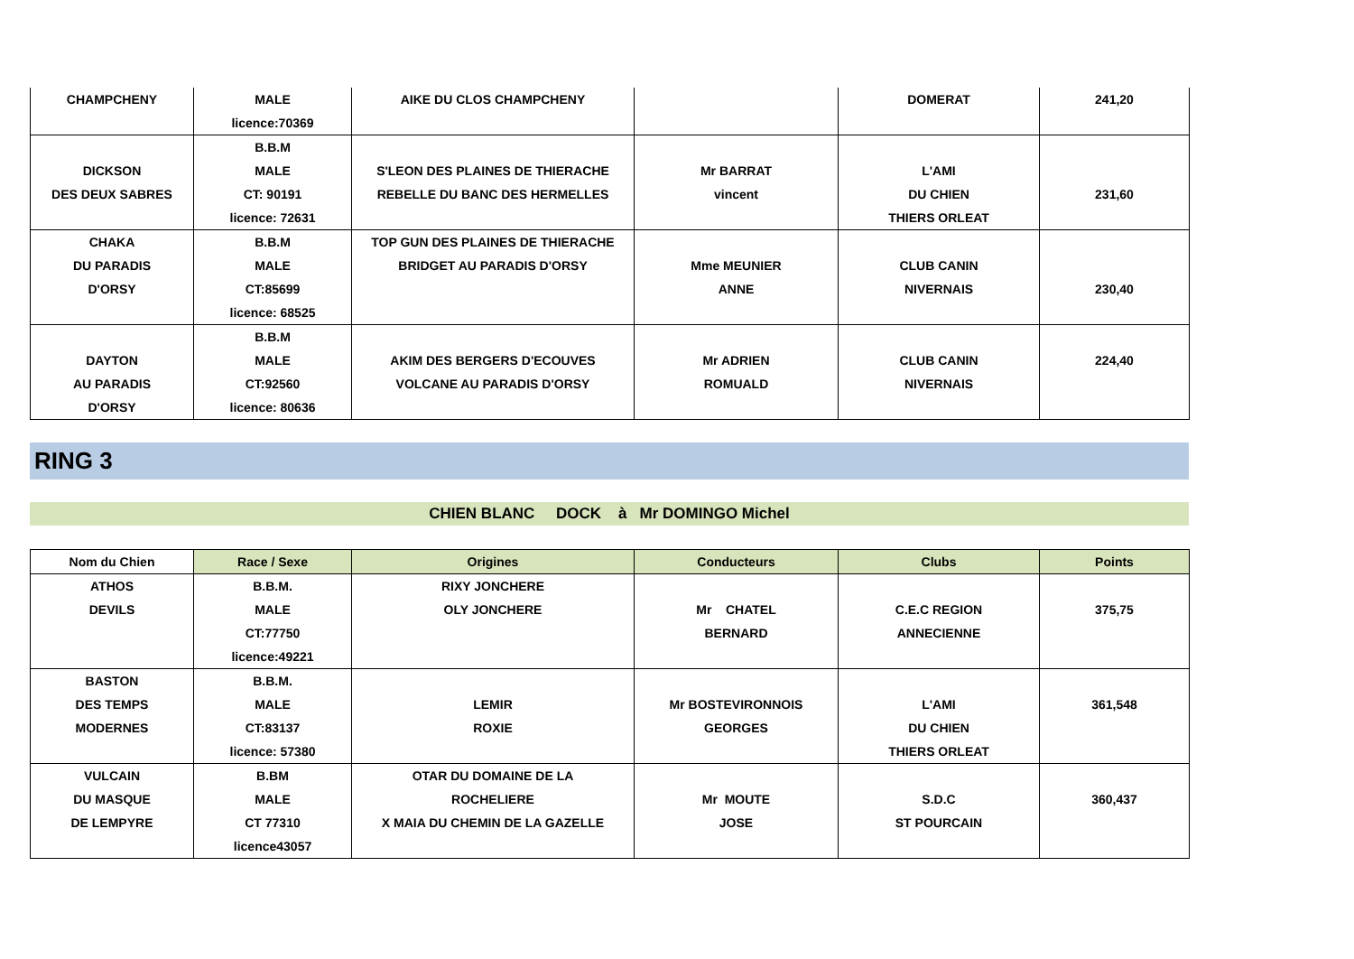| CHAMPCHENY | MALE | AIKE DU CLOS CHAMPCHENY | | DOMERAT | 241,20 |
| | licence:70369 | | | | |
| | B.B.M | | | | |
| DICKSON | MALE | S'LEON DES PLAINES DE THIERACHE | Mr BARRAT | L'AMI | |
| DES DEUX SABRES | CT: 90191 | REBELLE DU BANC DES HERMELLES | vincent | DU CHIEN | 231,60 |
| | licence: 72631 | | | THIERS ORLEAT | |
| CHAKA | B.B.M | TOP GUN DES PLAINES DE THIERACHE | | | |
| DU PARADIS | MALE | BRIDGET AU PARADIS D'ORSY | Mme MEUNIER | CLUB CANIN | |
| D'ORSY | CT:85699 | | ANNE | NIVERNAIS | 230,40 |
| | licence: 68525 | | | | |
| | B.B.M | | | | |
| DAYTON | MALE | AKIM DES BERGERS D'ECOUVES | Mr ADRIEN | CLUB CANIN | 224,40 |
| AU PARADIS | CT:92560 | VOLCANE AU PARADIS D'ORSY | ROMUALD | NIVERNAIS | |
| D'ORSY | licence: 80636 | | | | |
RING 3
CHIEN BLANC DOCK à Mr DOMINGO Michel
| Nom du Chien | Race / Sexe | Origines | Conducteurs | Clubs | Points |
| --- | --- | --- | --- | --- | --- |
| ATHOS | B.B.M. | RIXY JONCHERE | | | |
| DEVILS | MALE | OLY JONCHERE | Mr CHATEL | C.E.C REGION | 375,75 |
| | CT:77750 | | BERNARD | ANNECIENNE | |
| | licence:49221 | | | | |
| BASTON | B.B.M. | | | | |
| DES TEMPS | MALE | LEMIR | Mr BOSTEVIRONNOIS | L'AMI | 361,548 |
| MODERNES | CT:83137 | ROXIE | GEORGES | DU CHIEN | |
| | licence: 57380 | | | THIERS ORLEAT | |
| VULCAIN | B.BM | OTAR DU DOMAINE DE LA | | | |
| DU MASQUE | MALE | ROCHELIERE | Mr MOUTE | S.D.C | 360,437 |
| DE LEMPYRE | CT 77310 | X MAIA DU CHEMIN DE LA GAZELLE | JOSE | ST POURCAIN | |
| | licence43057 | | | | |